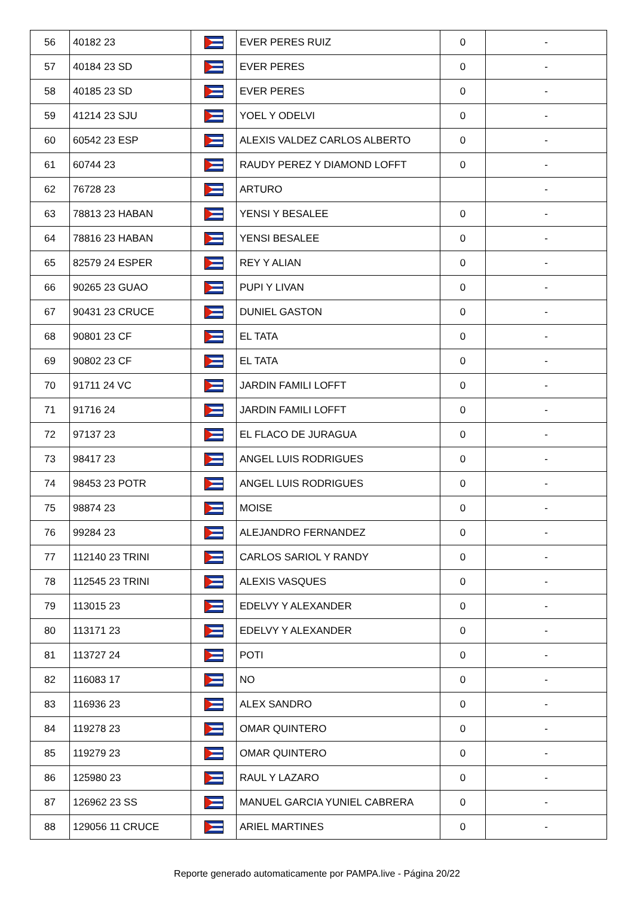| 56 | 40182 23 | | EVER PERES RUIZ | 0 | - |
| 57 | 40184 23 SD | | EVER PERES | 0 | - |
| 58 | 40185 23 SD | | EVER PERES | 0 | - |
| 59 | 41214 23 SJU | | YOEL Y ODELVI | 0 | - |
| 60 | 60542 23 ESP | | ALEXIS VALDEZ CARLOS ALBERTO | 0 | - |
| 61 | 60744 23 | | RAUDY PEREZ Y DIAMOND LOFFT | 0 | - |
| 62 | 76728 23 | | ARTURO | | - |
| 63 | 78813 23 HABAN | | YENSI Y BESALEE | 0 | - |
| 64 | 78816 23 HABAN | | YENSI BESALEE | 0 | - |
| 65 | 82579 24 ESPER | | REY Y ALIAN | 0 | - |
| 66 | 90265 23 GUAO | | PUPI Y LIVAN | 0 | - |
| 67 | 90431 23 CRUCE | | DUNIEL GASTON | 0 | - |
| 68 | 90801 23 CF | | EL TATA | 0 | - |
| 69 | 90802 23 CF | | EL TATA | 0 | - |
| 70 | 91711 24 VC | | JARDIN FAMILI LOFFT | 0 | - |
| 71 | 91716 24 | | JARDIN FAMILI LOFFT | 0 | - |
| 72 | 97137 23 | | EL FLACO DE JURAGUA | 0 | - |
| 73 | 98417 23 | | ANGEL LUIS RODRIGUES | 0 | - |
| 74 | 98453 23 POTR | | ANGEL LUIS RODRIGUES | 0 | - |
| 75 | 98874 23 | | MOISE | 0 | - |
| 76 | 99284 23 | | ALEJANDRO FERNANDEZ | 0 | - |
| 77 | 112140 23 TRINI | | CARLOS SARIOL Y RANDY | 0 | - |
| 78 | 112545 23 TRINI | | ALEXIS VASQUES | 0 | - |
| 79 | 113015 23 | | EDELVY Y ALEXANDER | 0 | - |
| 80 | 113171 23 | | EDELVY Y ALEXANDER | 0 | - |
| 81 | 113727 24 | | POTI | 0 | - |
| 82 | 116083 17 | | NO | 0 | - |
| 83 | 116936 23 | | ALEX SANDRO | 0 | - |
| 84 | 119278 23 | | OMAR QUINTERO | 0 | - |
| 85 | 119279 23 | | OMAR QUINTERO | 0 | - |
| 86 | 125980 23 | | RAUL Y LAZARO | 0 | - |
| 87 | 126962 23 SS | | MANUEL GARCIA YUNIEL CABRERA | 0 | - |
| 88 | 129056 11 CRUCE | | ARIEL MARTINES | 0 | - |
Reporte generado automaticamente por PAMPA.live - Página 20/22